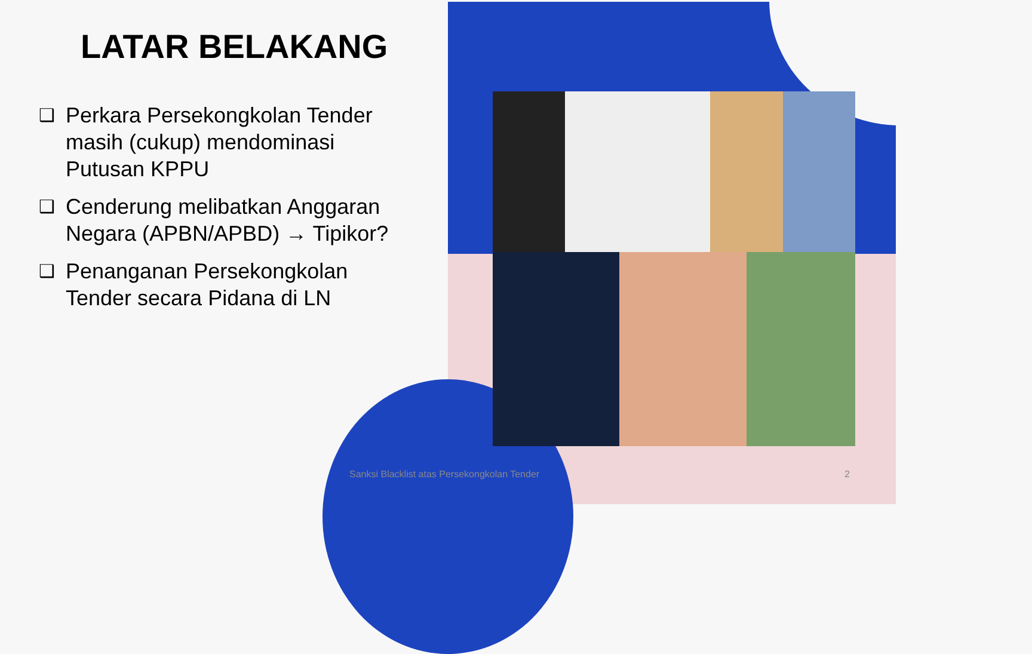LATAR BELAKANG
❑ Perkara Persekongkolan Tender masih (cukup) mendominasi Putusan KPPU
❑ Cenderung melibatkan Anggaran Negara (APBN/APBD) → Tipikor?
❑ Penanganan Persekongkolan Tender secara Pidana di LN
Sanksi Blacklist atas Persekongkolan Tender
2